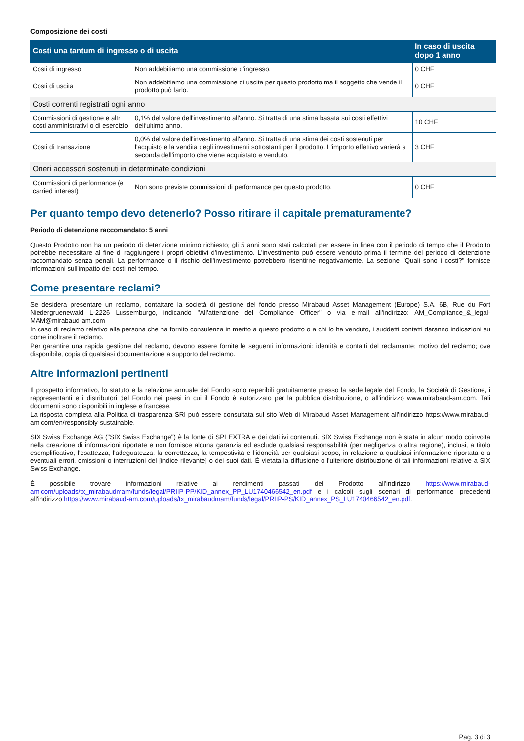Composizione dei costi
| Costi una tantum di ingresso o di uscita | | In caso di uscita dopo 1 anno |
| --- | --- | --- |
| Costi di ingresso | Non addebitiamo una commissione d'ingresso. | 0 CHF |
| Costi di uscita | Non addebitiamo una commissione di uscita per questo prodotto ma il soggetto che vende il prodotto può farlo. | 0 CHF |
| Costi correnti registrati ogni anno | | |
| Commissioni di gestione e altri costi amministrativi o di esercizio | 0,1% del valore dell'investimento all'anno. Si tratta di una stima basata sui costi effettivi dell'ultimo anno. | 10 CHF |
| Costi di transazione | 0,0% del valore dell'investimento all'anno. Si tratta di una stima dei costi sostenuti per l'acquisto e la vendita degli investimenti sottostanti per il prodotto. L'importo effettivo varierà a seconda dell'importo che viene acquistato e venduto. | 3 CHF |
| Oneri accessori sostenuti in determinate condizioni | | |
| Commissioni di performance (e carried interest) | Non sono previste commissioni di performance per questo prodotto. | 0 CHF |
Per quanto tempo devo detenerlo? Posso ritirare il capitale prematuramente?
Periodo di detenzione raccomandato: 5 anni
Questo Prodotto non ha un periodo di detenzione minimo richiesto; gli 5 anni sono stati calcolati per essere in linea con il periodo di tempo che il Prodotto potrebbe necessitare al fine di raggiungere i propri obiettivi d'investimento. L'investimento può essere venduto prima il termine del periodo di detenzione raccomandato senza penali. La performance o il rischio dell'investimento potrebbero risentirne negativamente. La sezione "Quali sono i costi?" fornisce informazioni sull'impatto dei costi nel tempo.
Come presentare reclami?
Se desidera presentare un reclamo, contattare la società di gestione del fondo presso Mirabaud Asset Management (Europe) S.A. 6B, Rue du Fort Niedergruenewald L-2226 Lussemburgo, indicando "All'attenzione del Compliance Officer" o via e-mail all'indirizzo: AM_Compliance_&_legal-MAM@mirabaud-am.com
In caso di reclamo relativo alla persona che ha fornito consulenza in merito a questo prodotto o a chi lo ha venduto, i suddetti contatti daranno indicazioni su come inoltrare il reclamo.
Per garantire una rapida gestione del reclamo, devono essere fornite le seguenti informazioni: identità e contatti del reclamante; motivo del reclamo; ove disponibile, copia di qualsiasi documentazione a supporto del reclamo.
Altre informazioni pertinenti
Il prospetto informativo, lo statuto e la relazione annuale del Fondo sono reperibili gratuitamente presso la sede legale del Fondo, la Società di Gestione, i rappresentanti e i distributori del Fondo nei paesi in cui il Fondo è autorizzato per la pubblica distribuzione, o all'indirizzo www.mirabaud-am.com. Tali documenti sono disponibili in inglese e francese.
La risposta completa alla Politica di trasparenza SRI può essere consultata sul sito Web di Mirabaud Asset Management all'indirizzo https://www.mirabaud-am.com/en/responsibly-sustainable.
SIX Swiss Exchange AG ("SIX Swiss Exchange") è la fonte di SPI EXTRA e dei dati ivi contenuti. SIX Swiss Exchange non è stata in alcun modo coinvolta nella creazione di informazioni riportate e non fornisce alcuna garanzia ed esclude qualsiasi responsabilità (per negligenza o altra ragione), inclusi, a titolo esemplificativo, l'esattezza, l'adeguatezza, la correttezza, la tempestività e l'idoneità per qualsiasi scopo, in relazione a qualsiasi informazione riportata o a eventuali errori, omissioni o interruzioni del [indice rilevante] o dei suoi dati. È vietata la diffusione o l'ulteriore distribuzione di tali informazioni relative a SIX Swiss Exchange.
È possibile trovare informazioni relative ai rendimenti passati del Prodotto all'indirizzo https://www.mirabaud-am.com/uploads/tx_mirabaudmam/funds/legal/PRIIP-PP/KID_annex_PP_LU1740466542_en.pdf e i calcoli sugli scenari di performance precedenti all'indirizzo https://www.mirabaud-am.com/uploads/tx_mirabaudmam/funds/legal/PRIIP-PS/KID_annex_PS_LU1740466542_en.pdf.
Pag. 3 di 3